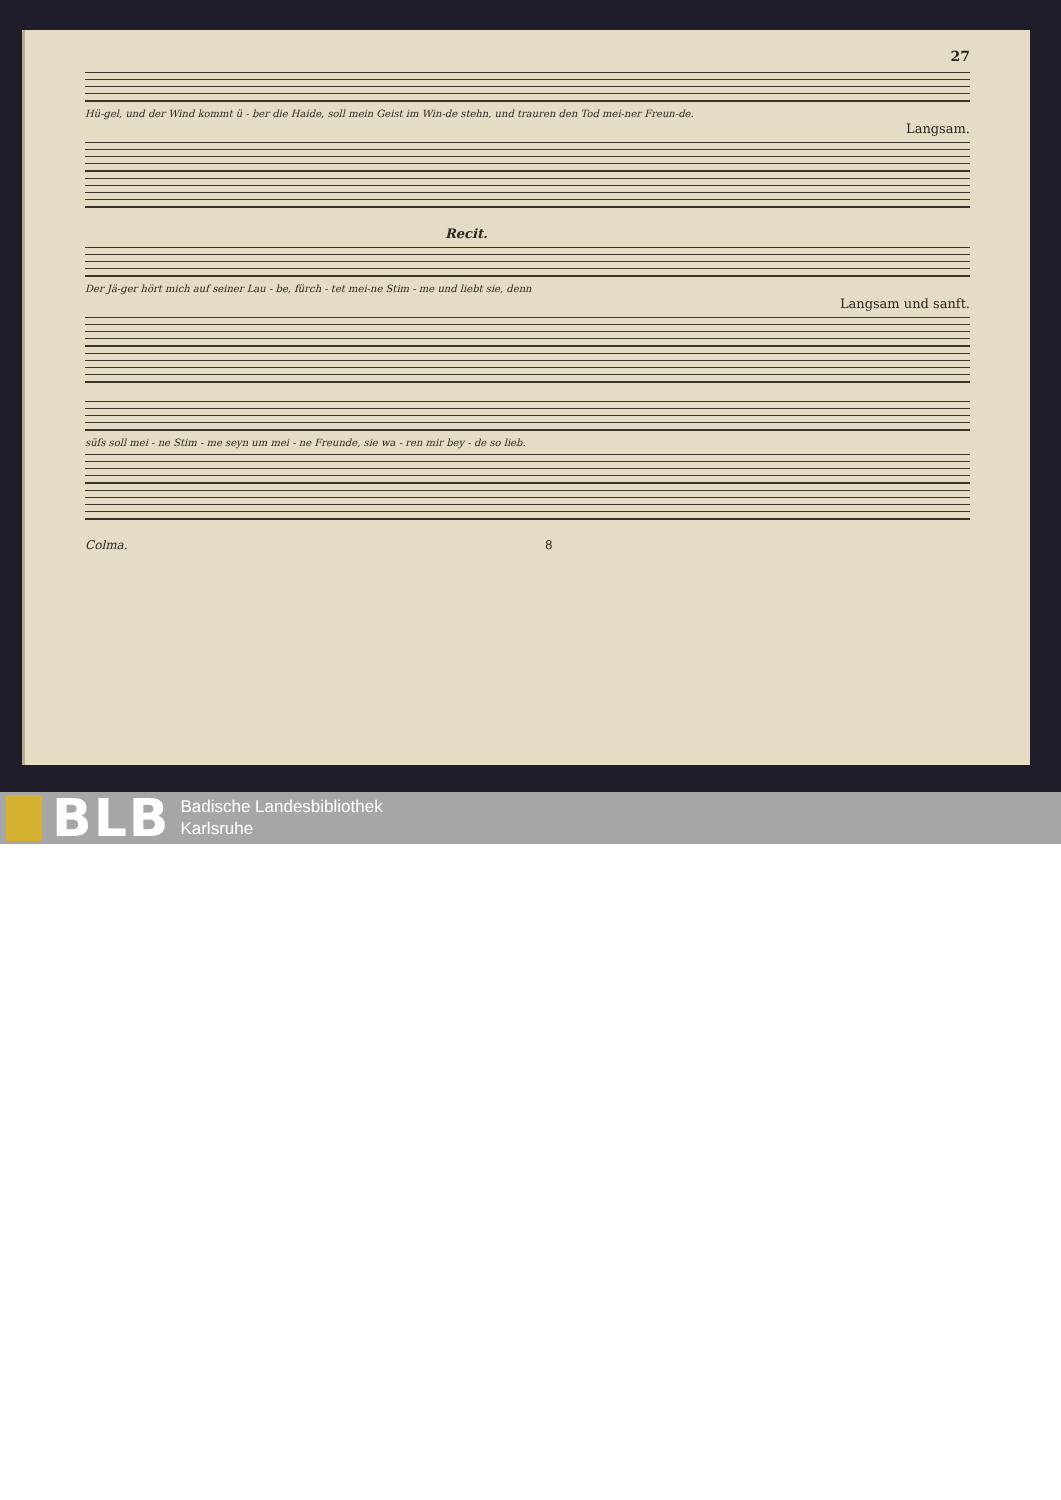27
Hü-gel, und der Wind kommt ü - ber die Haide, soll mein Geist im Win-de stehn, und trauren den Tod mei-ner Freun-de.
Langsam.
Recit.
Der Jä-ger hört mich auf seiner Lau - be, fürch - tet mei-ne Stim - me und liebt sie, denn
Langsam und sanft.
süſs soll mei - ne Stim - me seyn um mei - ne Freunde, sie wa - ren mir bey - de so lieb.
Colma. 8
BLB
Badische Landesbibliothek
Karlsruhe